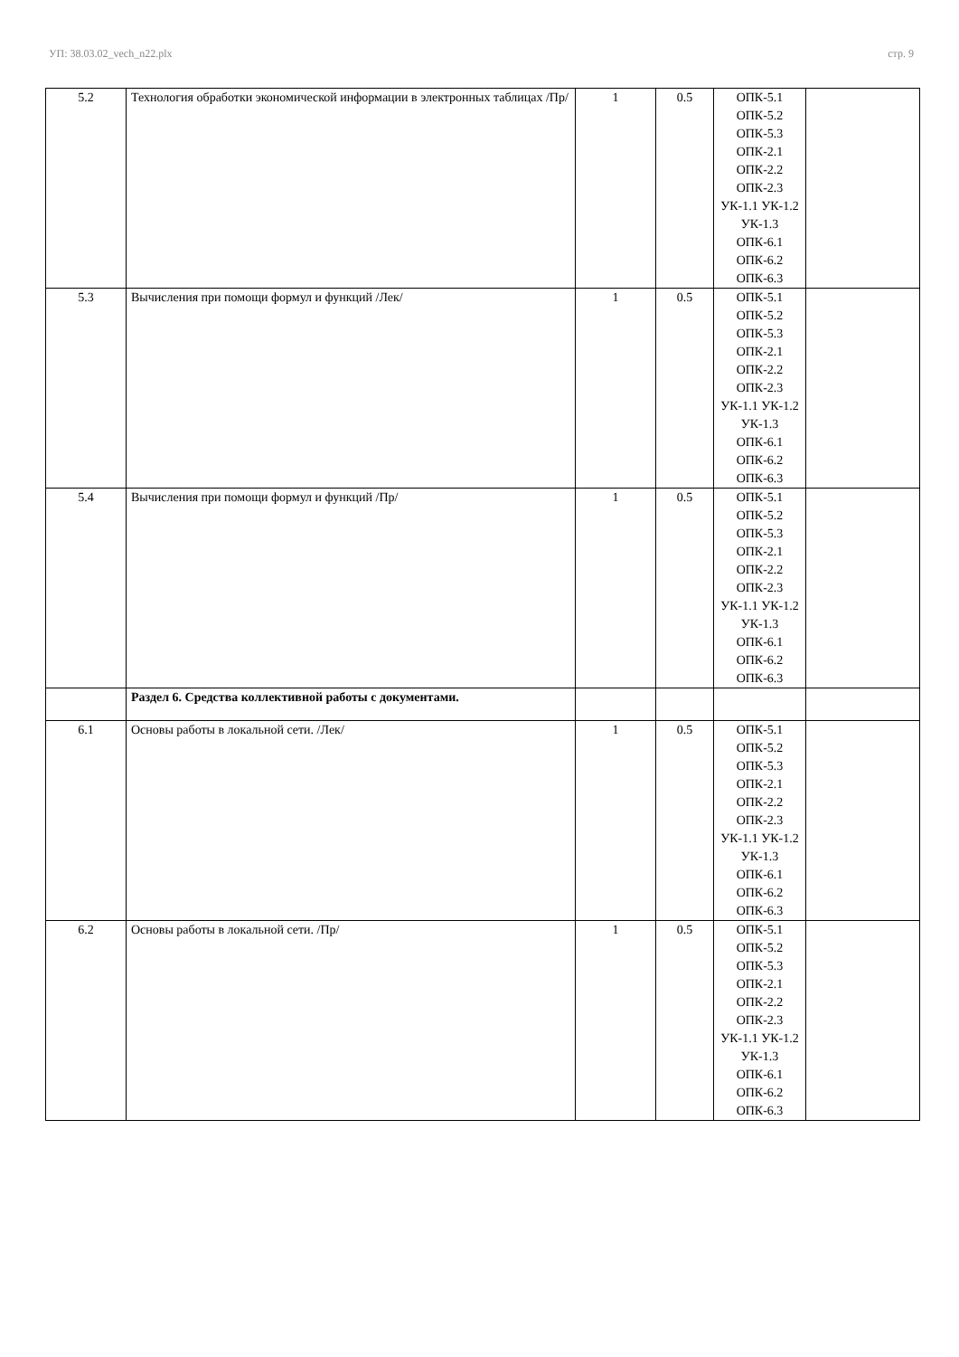УП: 38.03.02_vech_n22.plx стр. 9
| 5.2 | Технология обработки экономической информации в электронных таблицах /Пр/ | 1 | 0.5 | ОПК-5.1 ОПК-5.2 ОПК-5.3 ОПК-2.1 ОПК-2.2 ОПК-2.3 УК-1.1 УК-1.2 УК-1.3 ОПК-6.1 ОПК-6.2 ОПК-6.3 | |
| 5.3 | Вычисления при помощи формул и функций /Лек/ | 1 | 0.5 | ОПК-5.1 ОПК-5.2 ОПК-5.3 ОПК-2.1 ОПК-2.2 ОПК-2.3 УК-1.1 УК-1.2 УК-1.3 ОПК-6.1 ОПК-6.2 ОПК-6.3 | |
| 5.4 | Вычисления при помощи формул и функций /Пр/ | 1 | 0.5 | ОПК-5.1 ОПК-5.2 ОПК-5.3 ОПК-2.1 ОПК-2.2 ОПК-2.3 УК-1.1 УК-1.2 УК-1.3 ОПК-6.1 ОПК-6.2 ОПК-6.3 | |
| | Раздел 6. Средства коллективной работы с документами. | | | | |
| 6.1 | Основы работы в локальной сети. /Лек/ | 1 | 0.5 | ОПК-5.1 ОПК-5.2 ОПК-5.3 ОПК-2.1 ОПК-2.2 ОПК-2.3 УК-1.1 УК-1.2 УК-1.3 ОПК-6.1 ОПК-6.2 ОПК-6.3 | |
| 6.2 | Основы работы в локальной сети. /Пр/ | 1 | 0.5 | ОПК-5.1 ОПК-5.2 ОПК-5.3 ОПК-2.1 ОПК-2.2 ОПК-2.3 УК-1.1 УК-1.2 УК-1.3 ОПК-6.1 ОПК-6.2 ОПК-6.3 | |